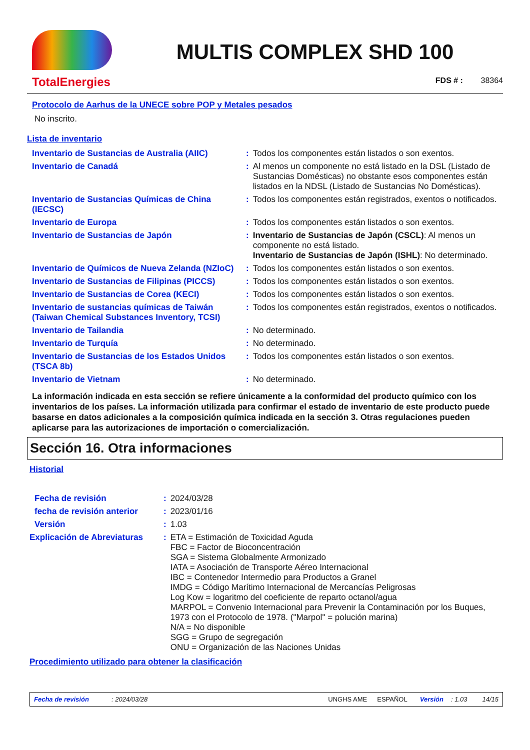TotalEnergies
MULTIS COMPLEX SHD 100
FDS # : 38364
Protocolo de Aarhus de la UNECE sobre POP y Metales pesados
No inscrito.
Lista de inventario
| Inventario de Sustancias de Australia (AIIC) | : | Todos los componentes están listados o son exentos. |
| Inventario de Canadá | : | Al menos un componente no está listado en la DSL (Listado de Sustancias Domésticas) no obstante esos componentes están listados en la NDSL (Listado de Sustancias No Domésticas). |
| Inventario de Sustancias Químicas de China (IECSC) | : | Todos los componentes están registrados, exentos o notificados. |
| Inventario de Europa | : | Todos los componentes están listados o son exentos. |
| Inventario de Sustancias de Japón | : | Inventario de Sustancias de Japón (CSCL) : Al menos un componente no está listado. Inventario de Sustancias de Japón (ISHL) : No determinado. |
| Inventario de Químicos de Nueva Zelanda (NZIoC) | : | Todos los componentes están listados o son exentos. |
| Inventario de Sustancias de Filipinas (PICCS) | : | Todos los componentes están listados o son exentos. |
| Inventario de Sustancias de Corea (KECI) | : | Todos los componentes están listados o son exentos. |
| Inventario de sustancias químicas de Taiwán (Taiwan Chemical Substances Inventory, TCSI) | : | Todos los componentes están registrados, exentos o notificados. |
| Inventario de Tailandia | : | No determinado. |
| Inventario de Turquía | : | No determinado. |
| Inventario de Sustancias de los Estados Unidos (TSCA 8b) | : | Todos los componentes están listados o son exentos. |
| Inventario de Vietnam | : | No determinado. |
La información indicada en esta sección se refiere únicamente a la conformidad del producto químico con los inventarios de los países. La información utilizada para confirmar el estado de inventario de este producto puede basarse en datos adicionales a la composición química indicada en la sección 3. Otras regulaciones pueden aplicarse para las autorizaciones de importación o comercialización.
Sección 16. Otra informaciones
Historial
| Fecha de revisión | : | 2024/03/28 |
| fecha de revisión anterior | : | 2023/01/16 |
| Versión | : | 1.03 |
| Explicación de Abreviaturas | : | ETA = Estimación de Toxicidad Aguda FBC = Factor de Bioconcentración SGA = Sistema Globalmente Armonizado IATA = Asociación de Transporte Aéreo Internacional IBC = Contenedor Intermedio para Productos a Granel IMDG = Código Marítimo Internacional de Mercancías Peligrosas Log Kow = logaritmo del coeficiente de reparto octanol/agua MARPOL = Convenio Internacional para Prevenir la Contaminación por los Buques, 1973 con el Protocolo de 1978. ("Marpol" = polución marina) N/A = No disponible SGG = Grupo de segregación ONU = Organización de las Naciones Unidas |
Procedimiento utilizado para obtener la clasificación
Fecha de revisión: 2024/03/28 UNGHS AME ESPAÑOL Versión: 1.03 14/15